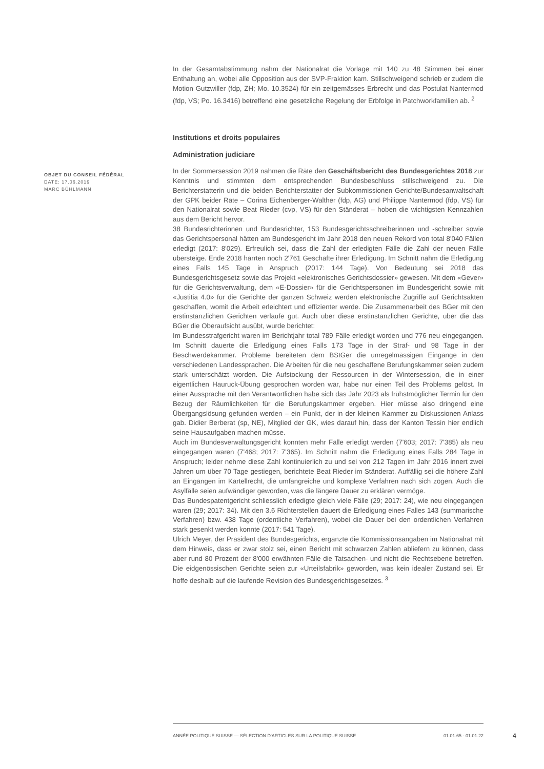OBJET DU CONSEIL FÉDÉRAL
DATE: 17.06.2019
MARC BÜHLMANN
In der Gesamtabstimmung nahm der Nationalrat die Vorlage mit 140 zu 48 Stimmen bei einer Enthaltung an, wobei alle Opposition aus der SVP-Fraktion kam. Stillschweigend schrieb er zudem die Motion Gutzwiller (fdp, ZH; Mo. 10.3524) für ein zeitgemässes Erbrecht und das Postulat Nantermod (fdp, VS; Po. 16.3416) betreffend eine gesetzliche Regelung der Erbfolge in Patchworkfamilien ab. <sup>2</sup>
Institutions et droits populaires
Administration judiciare
In der Sommersession 2019 nahmen die Räte den Geschäftsbericht des Bundesgerichtes 2018 zur Kenntnis und stimmten dem entsprechenden Bundesbeschluss stillschweigend zu. Die Berichterstatterin und die beiden Berichterstatter der Subkommissionen Gerichte/Bundesanwaltschaft der GPK beider Räte – Corina Eichenberger-Walther (fdp, AG) und Philippe Nantermod (fdp, VS) für den Nationalrat sowie Beat Rieder (cvp, VS) für den Ständerat – hoben die wichtigsten Kennzahlen aus dem Bericht hervor.
38 Bundesrichterinnen und Bundesrichter, 153 Bundesgerichtsschreiberinnen und -schreiber sowie das Gerichtspersonal hätten am Bundesgericht im Jahr 2018 den neuen Rekord von total 8'040 Fällen erledigt (2017: 8'029). Erfreulich sei, dass die Zahl der erledigten Fälle die Zahl der neuen Fälle übersteige. Ende 2018 harrten noch 2'761 Geschäfte ihrer Erledigung. Im Schnitt nahm die Erledigung eines Falls 145 Tage in Anspruch (2017: 144 Tage). Von Bedeutung sei 2018 das Bundesgerichtsgesetz sowie das Projekt «elektronisches Gerichtsdossier» gewesen. Mit dem «Gever» für die Gerichtsverwaltung, dem «E-Dossier» für die Gerichtspersonen im Bundesgericht sowie mit «Justitia 4.0» für die Gerichte der ganzen Schweiz werden elektronische Zugriffe auf Gerichtsakten geschaffen, womit die Arbeit erleichtert und effizienter werde. Die Zusammenarbeit des BGer mit den erstinstanzlichen Gerichten verlaufe gut. Auch über diese erstinstanzlichen Gerichte, über die das BGer die Oberaufsicht ausübt, wurde berichtet:
Im Bundesstrafgericht waren im Berichtjahr total 789 Fälle erledigt worden und 776 neu eingegangen. Im Schnitt dauerte die Erledigung eines Falls 173 Tage in der Straf- und 98 Tage in der Beschwerdekammer. Probleme bereiteten dem BStGer die unregelmässigen Eingänge in den verschiedenen Landessprachen. Die Arbeiten für die neu geschaffene Berufungskammer seien zudem stark unterschätzt worden. Die Aufstockung der Ressourcen in der Wintersession, die in einer eigentlichen Hauruck-Übung gesprochen worden war, habe nur einen Teil des Problems gelöst. In einer Aussprache mit den Verantwortlichen habe sich das Jahr 2023 als frühstmöglicher Termin für den Bezug der Räumlichkeiten für die Berufungskammer ergeben. Hier müsse also dringend eine Übergangslösung gefunden werden – ein Punkt, der in der kleinen Kammer zu Diskussionen Anlass gab. Didier Berberat (sp, NE), Mitglied der GK, wies darauf hin, dass der Kanton Tessin hier endlich seine Hausaufgaben machen müsse.
Auch im Bundesverwaltungsgericht konnten mehr Fälle erledigt werden (7'603; 2017: 7'385) als neu eingegangen waren (7'468; 2017: 7’365). Im Schnitt nahm die Erledigung eines Falls 284 Tage in Anspruch; leider nehme diese Zahl kontinuierlich zu und sei von 212 Tagen im Jahr 2016 innert zwei Jahren um über 70 Tage gestiegen, berichtete Beat Rieder im Ständerat. Auffällig sei die höhere Zahl an Eingängen im Kartellrecht, die umfangreiche und komplexe Verfahren nach sich zögen. Auch die Asylfälle seien aufwändiger geworden, was die längere Dauer zu erklären vermöge.
Das Bundespatentgericht schliesslich erledigte gleich viele Fälle (29; 2017: 24), wie neu eingegangen waren (29; 2017: 34). Mit den 3.6 Richterstellen dauert die Erledigung eines Falles 143 (summarische Verfahren) bzw. 438 Tage (ordentliche Verfahren), wobei die Dauer bei den ordentlichen Verfahren stark gesenkt werden konnte (2017: 541 Tage).
Ulrich Meyer, der Präsident des Bundesgerichts, ergänzte die Kommissionsangaben im Nationalrat mit dem Hinweis, dass er zwar stolz sei, einen Bericht mit schwarzen Zahlen abliefern zu können, dass aber rund 80 Prozent der 8'000 erwähnten Fälle die Tatsachen- und nicht die Rechtsebene betreffen. Die eidgenössischen Gerichte seien zur «Urteilsfabrik» geworden, was kein idealer Zustand sei. Er hoffe deshalb auf die laufende Revision des Bundesgerichtsgesetzes. <sup>3</sup>
ANNÉE POLITIQUE SUISSE — SÉLECTION D'ARTICLES SUR LA POLITIQUE SUISSE 01.01.65 - 01.01.22
4